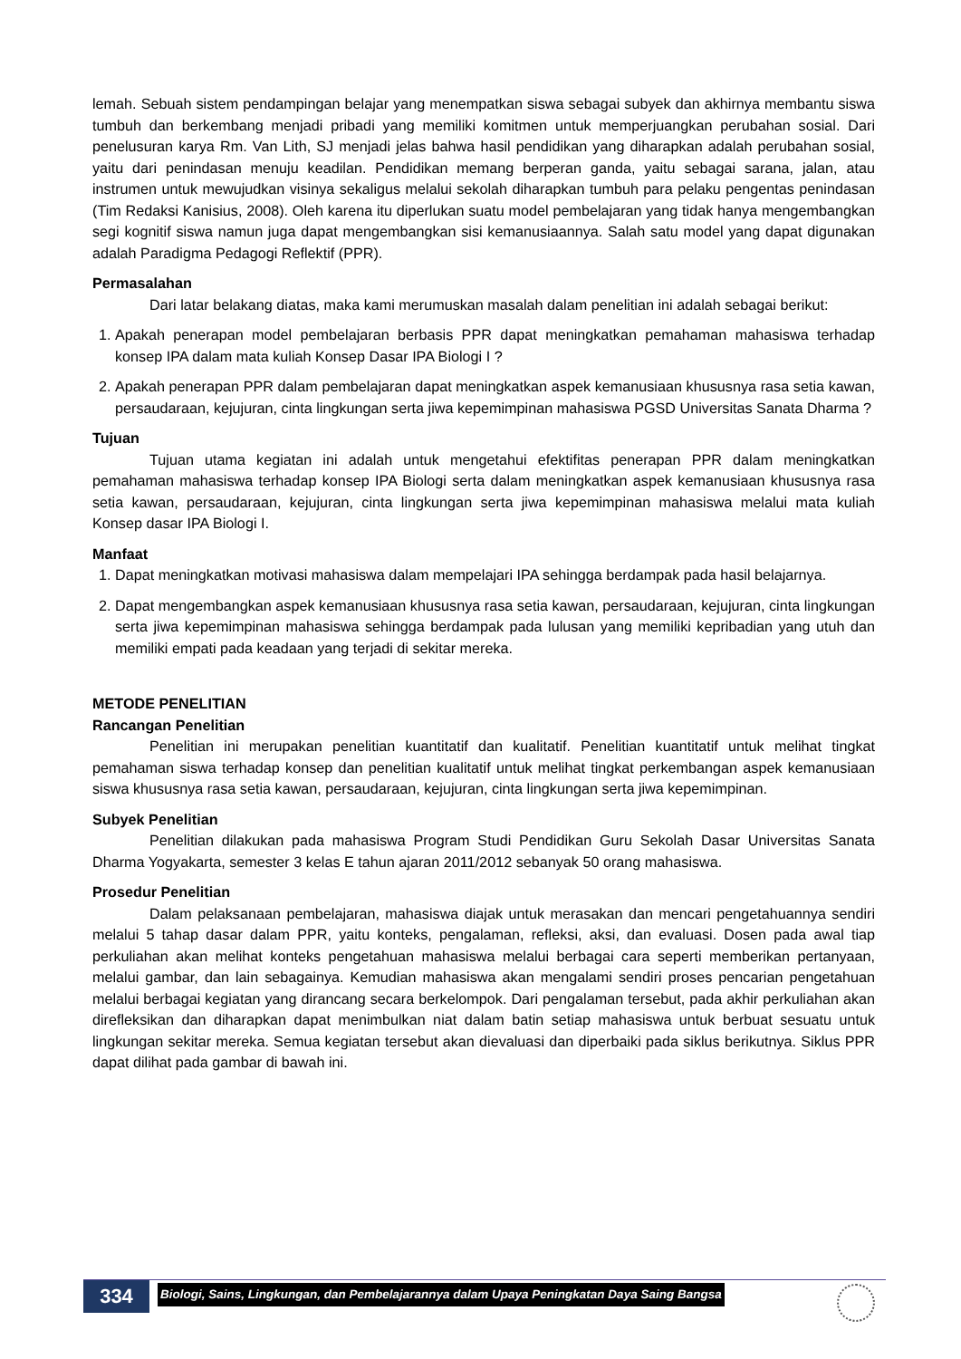lemah. Sebuah sistem pendampingan belajar yang menempatkan siswa sebagai subyek dan akhirnya membantu siswa tumbuh dan berkembang menjadi pribadi yang memiliki komitmen untuk memperjuangkan perubahan sosial. Dari penelusuran karya Rm. Van Lith, SJ menjadi jelas bahwa hasil pendidikan yang diharapkan adalah perubahan sosial, yaitu dari penindasan menuju keadilan. Pendidikan memang berperan ganda, yaitu sebagai sarana, jalan, atau instrumen untuk mewujudkan visinya sekaligus melalui sekolah diharapkan tumbuh para pelaku pengentas penindasan (Tim Redaksi Kanisius, 2008). Oleh karena itu diperlukan suatu model pembelajaran yang tidak hanya mengembangkan segi kognitif siswa namun juga dapat mengembangkan sisi kemanusiaannya. Salah satu model yang dapat digunakan adalah Paradigma Pedagogi Reflektif (PPR).
Permasalahan
Dari latar belakang diatas, maka kami merumuskan masalah dalam penelitian ini adalah sebagai berikut:
1. Apakah penerapan model pembelajaran berbasis PPR dapat meningkatkan pemahaman mahasiswa terhadap konsep IPA dalam mata kuliah Konsep Dasar IPA Biologi I ?
2. Apakah penerapan PPR dalam pembelajaran dapat meningkatkan aspek kemanusiaan khususnya rasa setia kawan, persaudaraan, kejujuran, cinta lingkungan serta jiwa kepemimpinan mahasiswa PGSD Universitas Sanata Dharma ?
Tujuan
Tujuan utama kegiatan ini adalah untuk mengetahui efektifitas penerapan PPR dalam meningkatkan pemahaman mahasiswa terhadap konsep IPA Biologi serta dalam meningkatkan aspek kemanusiaan khususnya rasa setia kawan, persaudaraan, kejujuran, cinta lingkungan serta jiwa kepemimpinan mahasiswa melalui mata kuliah Konsep dasar IPA Biologi I.
Manfaat
1. Dapat meningkatkan motivasi mahasiswa dalam mempelajari IPA sehingga berdampak pada hasil belajarnya.
2. Dapat mengembangkan aspek kemanusiaan khususnya rasa setia kawan, persaudaraan, kejujuran, cinta lingkungan serta jiwa kepemimpinan mahasiswa sehingga berdampak pada lulusan yang memiliki kepribadian yang utuh dan memiliki empati pada keadaan yang terjadi di sekitar mereka.
METODE PENELITIAN
Rancangan Penelitian
Penelitian ini merupakan penelitian kuantitatif dan kualitatif. Penelitian kuantitatif untuk melihat tingkat pemahaman siswa terhadap konsep dan penelitian kualitatif untuk melihat tingkat perkembangan aspek kemanusiaan siswa khususnya rasa setia kawan, persaudaraan, kejujuran, cinta lingkungan serta jiwa kepemimpinan.
Subyek Penelitian
Penelitian dilakukan pada mahasiswa Program Studi Pendidikan Guru Sekolah Dasar Universitas Sanata Dharma Yogyakarta, semester 3 kelas E tahun ajaran 2011/2012 sebanyak 50 orang mahasiswa.
Prosedur Penelitian
Dalam pelaksanaan pembelajaran, mahasiswa diajak untuk merasakan dan mencari pengetahuannya sendiri melalui 5 tahap dasar dalam PPR, yaitu konteks, pengalaman, refleksi, aksi, dan evaluasi. Dosen pada awal tiap perkuliahan akan melihat konteks pengetahuan mahasiswa melalui berbagai cara seperti memberikan pertanyaan, melalui gambar, dan lain sebagainya. Kemudian mahasiswa akan mengalami sendiri proses pencarian pengetahuan melalui berbagai kegiatan yang dirancang secara berkelompok. Dari pengalaman tersebut, pada akhir perkuliahan akan direfleksikan dan diharapkan dapat menimbulkan niat dalam batin setiap mahasiswa untuk berbuat sesuatu untuk lingkungan sekitar mereka. Semua kegiatan tersebut akan dievaluasi dan diperbaiki pada siklus berikutnya. Siklus PPR dapat dilihat pada gambar di bawah ini.
334
Biologi, Sains, Lingkungan, dan Pembelajarannya dalam Upaya Peningkatan Daya Saing Bangsa